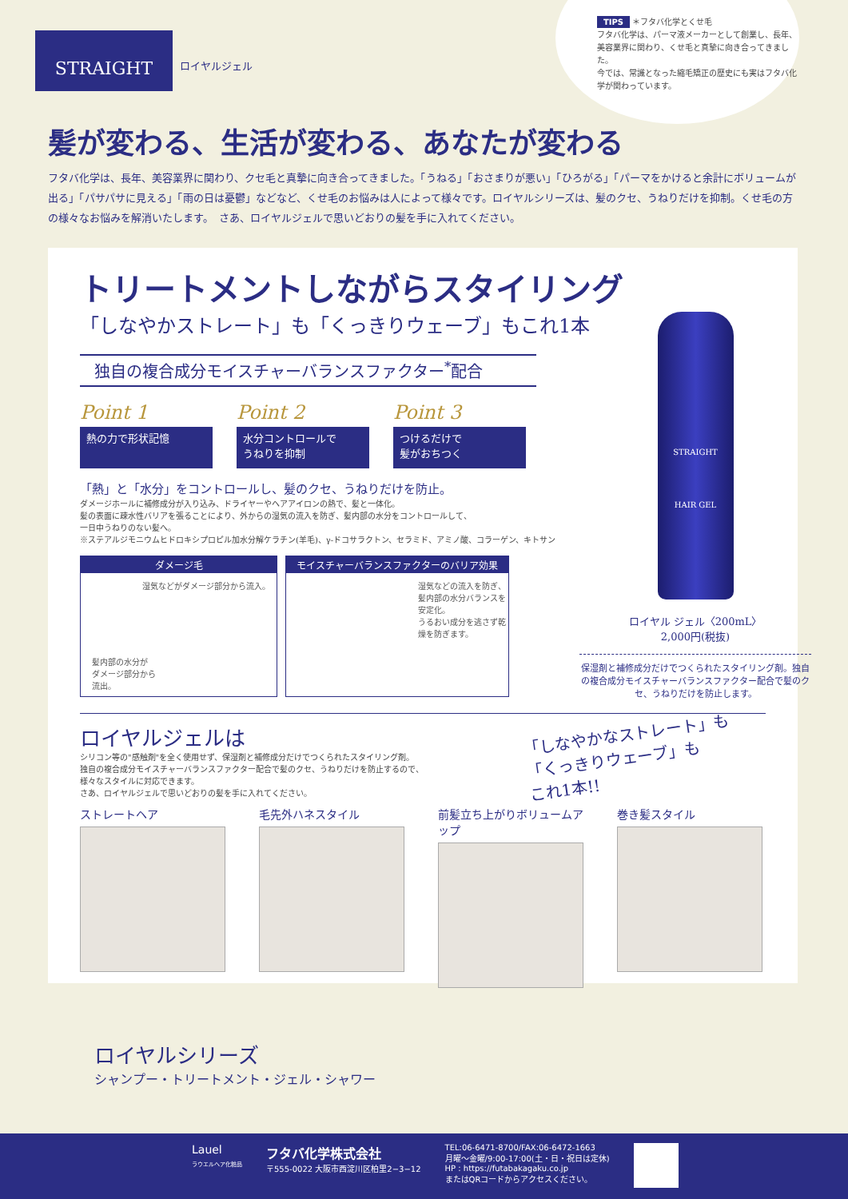STRAIGHT
ロイヤルジェル
TIPS ＊フタバ化学とくせ毛
フタバ化学は、パーマ液メーカーとして創業し、長年、美容業界に関わり、くせ毛と真摯に向き合ってきました。
今では、常識となった縮毛矯正の歴史にも実はフタバ化学が関わっています。
髪が変わる、生活が変わる、あなたが変わる
フタバ化学は、長年、美容業界に関わり、クセ毛と真摯に向き合ってきました。「うねる」「おさまりが悪い」「ひろがる」「パーマをかけると余計にボリュームが出る」「パサパサに見える」「雨の日は憂鬱」などなど、くせ毛のお悩みは人によって様々です。ロイヤルシリーズは、髪のクセ、うねりだけを抑制。くせ毛の方の様々なお悩みを解消いたします。　さあ、ロイヤルジェルで思いどおりの髪を手に入れてください。
トリートメントしながらスタイリング
「しなやかストレート」も「くっきりウェーブ」もこれ1本
独自の複合成分モイスチャーバランスファクター<sup>*</sup>配合
Point 1
熱の力で形状記憶
Point 2
水分コントロールで
うねりを抑制
Point 3
つけるだけで
髪がおちつく
「熱」と「水分」をコントロールし、髪のクセ、うねりだけを防止。
ダメージホールに補修成分が入り込み、ドライヤーやヘアアイロンの熱で、髪と一体化。
髪の表面に疎水性バリアを張ることにより、外からの湿気の流入を防ぎ、髪内部の水分をコントロールして、
一日中うねりのない髪へ。
※ステアルジモニウムヒドロキシプロピル加水分解ケラチン(羊毛)、γ-ドコサラクトン、セラミド、アミノ酸、コラーゲン、キトサン
ダメージ毛
湿気などがダメージ部分から流入。
髪内部の水分が
ダメージ部分から
流出。
モイスチャーバランスファクターのバリア効果
湿気などの流入を防ぎ、髪内部の水分バランスを安定化。
うるおい成分を逃さず乾燥を防ぎます。
ロイヤルジェルは
シリコン等の"感触剤"を全く使用せず、保湿剤と補修成分だけでつくられたスタイリング剤。
独自の複合成分モイスチャーバランスファクター配合で髪のクセ、うねりだけを防止するので、
様々なスタイルに対応できます。
さあ、ロイヤルジェルで思いどおりの髪を手に入れてください。
「しなやかなストレート」も
「くっきりウェーブ」も
これ1本!!
ストレートヘア 毛先外ハネスタイル 前髪立ち上がりボリュームアップ
巻き髪スタイル
STRAIGHT
HAIR GEL
ロイヤル ジェル〈200mL〉 2,000円(税抜)
保湿剤と補修成分だけでつくられたスタイリング剤。独自の複合成分モイスチャーバランスファクター配合で髪のクセ、うねりだけを防止します。
ロイヤルシリーズ
シャンプー・トリートメント・ジェル・シャワー
Lauel
ラウエルヘア化粧品
フタバ化学株式会社
〒555-0022 大阪市西淀川区柏里2−3−12
TEL:06-6471-8700/FAX:06-6472-1663
月曜〜金曜/9:00-17:00(土・日・祝日は定休)
HP : https://futabakagaku.co.jp
またはQRコードからアクセスください。